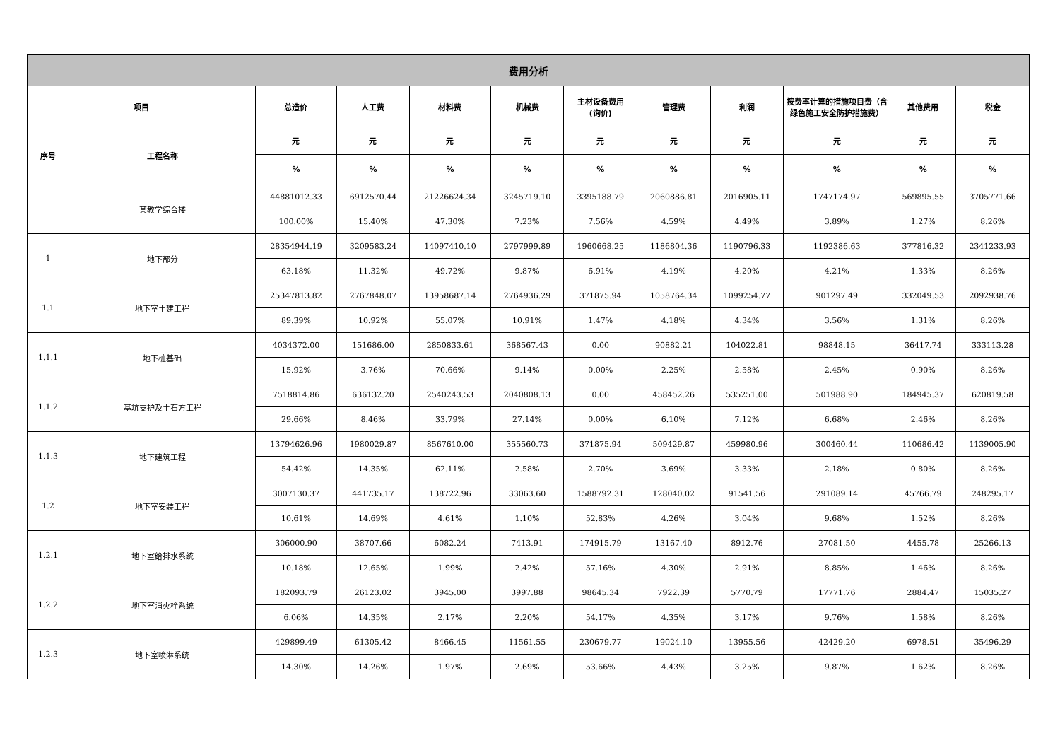| 费用分析 | | | | | | | | | | | |
| --- | --- | --- | --- | --- | --- | --- | --- | --- | --- | --- | --- |
| 项目 | | 总造价 | 人工费 | 材料费 | 机械费 | 主材设备费用 (询价) | 管理费 | 利润 | 按费率计算的措施项目费（含绿色施工安全防护措施费） | 其他费用 | 税金 |
| 序号 | 工程名称 | 元 | 元 | 元 | 元 | 元 | 元 | 元 | 元 | 元 | 元 |
| | | % | % | % | % | % | % | % | % | % | % |
| | 某教学综合楼 | 44881012.33 | 6912570.44 | 21226624.34 | 3245719.10 | 3395188.79 | 2060886.81 | 2016905.11 | 1747174.97 | 569895.55 | 3705771.66 |
| | | 100.00% | 15.40% | 47.30% | 7.23% | 7.56% | 4.59% | 4.49% | 3.89% | 1.27% | 8.26% |
| 1 | 地下部分 | 28354944.19 | 3209583.24 | 14097410.10 | 2797999.89 | 1960668.25 | 1186804.36 | 1190796.33 | 1192386.63 | 377816.32 | 2341233.93 |
| | | 63.18% | 11.32% | 49.72% | 9.87% | 6.91% | 4.19% | 4.20% | 4.21% | 1.33% | 8.26% |
| 1.1 | 地下室土建工程 | 25347813.82 | 2767848.07 | 13958687.14 | 2764936.29 | 371875.94 | 1058764.34 | 1099254.77 | 901297.49 | 332049.53 | 2092938.76 |
| | | 89.39% | 10.92% | 55.07% | 10.91% | 1.47% | 4.18% | 4.34% | 3.56% | 1.31% | 8.26% |
| 1.1.1 | 地下桩基础 | 4034372.00 | 151686.00 | 2850833.61 | 368567.43 | 0.00 | 90882.21 | 104022.81 | 98848.15 | 36417.74 | 333113.28 |
| | | 15.92% | 3.76% | 70.66% | 9.14% | 0.00% | 2.25% | 2.58% | 2.45% | 0.90% | 8.26% |
| 1.1.2 | 基坑支护及土石方工程 | 7518814.86 | 636132.20 | 2540243.53 | 2040808.13 | 0.00 | 458452.26 | 535251.00 | 501988.90 | 184945.37 | 620819.58 |
| | | 29.66% | 8.46% | 33.79% | 27.14% | 0.00% | 6.10% | 7.12% | 6.68% | 2.46% | 8.26% |
| 1.1.3 | 地下建筑工程 | 13794626.96 | 1980029.87 | 8567610.00 | 355560.73 | 371875.94 | 509429.87 | 459980.96 | 300460.44 | 110686.42 | 1139005.90 |
| | | 54.42% | 14.35% | 62.11% | 2.58% | 2.70% | 3.69% | 3.33% | 2.18% | 0.80% | 8.26% |
| 1.2 | 地下室安装工程 | 3007130.37 | 441735.17 | 138722.96 | 33063.60 | 1588792.31 | 128040.02 | 91541.56 | 291089.14 | 45766.79 | 248295.17 |
| | | 10.61% | 14.69% | 4.61% | 1.10% | 52.83% | 4.26% | 3.04% | 9.68% | 1.52% | 8.26% |
| 1.2.1 | 地下室给排水系统 | 306000.90 | 38707.66 | 6082.24 | 7413.91 | 174915.79 | 13167.40 | 8912.76 | 27081.50 | 4455.78 | 25266.13 |
| | | 10.18% | 12.65% | 1.99% | 2.42% | 57.16% | 4.30% | 2.91% | 8.85% | 1.46% | 8.26% |
| 1.2.2 | 地下室消火栓系统 | 182093.79 | 26123.02 | 3945.00 | 3997.88 | 98645.34 | 7922.39 | 5770.79 | 17771.76 | 2884.47 | 15035.27 |
| | | 6.06% | 14.35% | 2.17% | 2.20% | 54.17% | 4.35% | 3.17% | 9.76% | 1.58% | 8.26% |
| 1.2.3 | 地下室喷淋系统 | 429899.49 | 61305.42 | 8466.45 | 11561.55 | 230679.77 | 19024.10 | 13955.56 | 42429.20 | 6978.51 | 35496.29 |
| | | 14.30% | 14.26% | 1.97% | 2.69% | 53.66% | 4.43% | 3.25% | 9.87% | 1.62% | 8.26% |